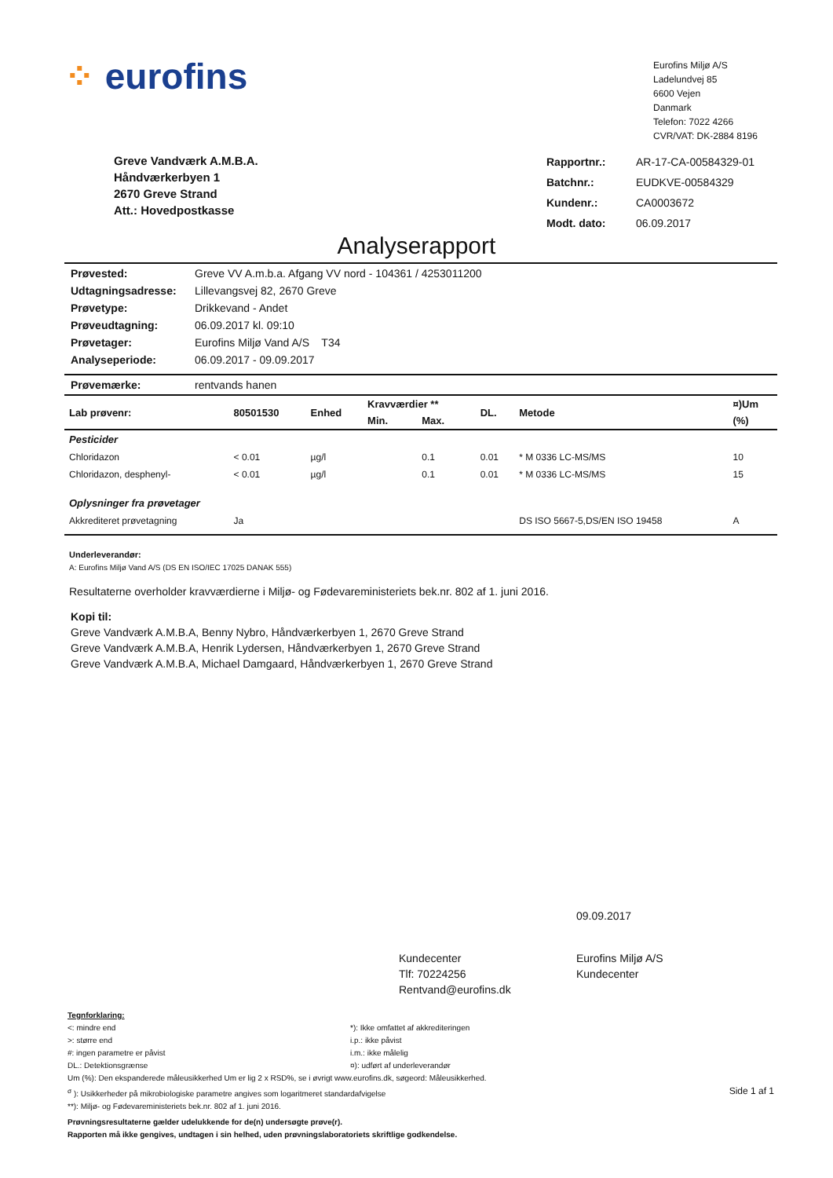⁘ eurofins
Eurofins Miljø A/S
Ladelundvej 85
6600 Vejen
Danmark
Telefon: 7022 4266
CVR/VAT: DK-2884 8196
Greve Vandværk A.M.B.A.
Håndværkerbyen 1
2670 Greve Strand
Att.: Hovedpostkasse
| Rapportnr.: | AR-17-CA-00584329-01 |
| Batchnr.: | EUDKVE-00584329 |
| Kundenr.: | CA0003672 |
| Modt. dato: | 06.09.2017 |
Analyserapport
| Prøvested: | Greve VV A.m.b.a. Afgang VV nord - 104361 / 4253011200 |
| Udtagningsadresse: | Lillevangsvej 82, 2670 Greve |
| Prøvetype: | Drikkevand - Andet |
| Prøveudtagning: | 06.09.2017 kl. 09:10 |
| Prøvetager: | Eurofins Miljø Vand A/S T34 |
| Analyseperiode: | 06.09.2017 - 09.09.2017 |
| Prøvemærke: | rentvands hanen |
| Lab prøvenr: | 80501530 | Enhed | Kravværdier ** | | DL. | Metode | ¤)Um |
| --- | --- | --- | --- | --- | --- | --- | --- |
| | | | Min. | Max. | | | (%) |
| Pesticider | | | | | | | |
| Chloridazon | < 0.01 | µg/l | | 0.1 | 0.01 | * M 0336 LC-MS/MS | 10 |
| Chloridazon, desphenyl- | < 0.01 | µg/l | | 0.1 | 0.01 | * M 0336 LC-MS/MS | 15 |
| Oplysninger fra prøvetager | | | | | | | |
| Akkrediteret prøvetagning | Ja | | | | | DS ISO 5667-5,DS/EN ISO 19458 | A |
Underleverandør:
A: Eurofins Miljø Vand A/S (DS EN ISO/IEC 17025 DANAK 555)
Resultaterne overholder kravværdierne i Miljø- og Fødevareministeriets bek.nr. 802 af 1. juni 2016.
Kopi til:
Greve Vandværk A.M.B.A, Benny Nybro, Håndværkerbyen 1, 2670 Greve Strand
Greve Vandværk A.M.B.A, Henrik Lydersen, Håndværkerbyen 1, 2670 Greve Strand
Greve Vandværk A.M.B.A, Michael Damgaard, Håndværkerbyen 1, 2670 Greve Strand
09.09.2017
Kundecenter
Tlf: 70224256
Rentvand@eurofins.dk
Eurofins Miljø A/S
Kundecenter
Tegnforklaring:
<: mindre end
>: større end
#: ingen parametre er påvist
DL.: Detektionsgrænse
*): Ikke omfattet af akkrediteringen
i.p.: ikke påvist
i.m.: ikke målelig
¤): udført af underleverandør
Um (%): Den ekspanderede måleusikkerhed Um er lig 2 x RSD%, se i øvrigt www.eurofins.dk, søgeord: Måleusikkerhed.
<sup>σ</sup> ): Usikkerheder på mikrobiologiske parametre angives som logaritmeret standardafvigelse Side 1 af 1
**): Miljø- og Fødevareministeriets bek.nr. 802 af 1. juni 2016.
Prøvningsresultaterne gælder udelukkende for de(n) undersøgte prøve(r).
Rapporten må ikke gengives, undtagen i sin helhed, uden prøvningslaboratoriets skriftlige godkendelse.